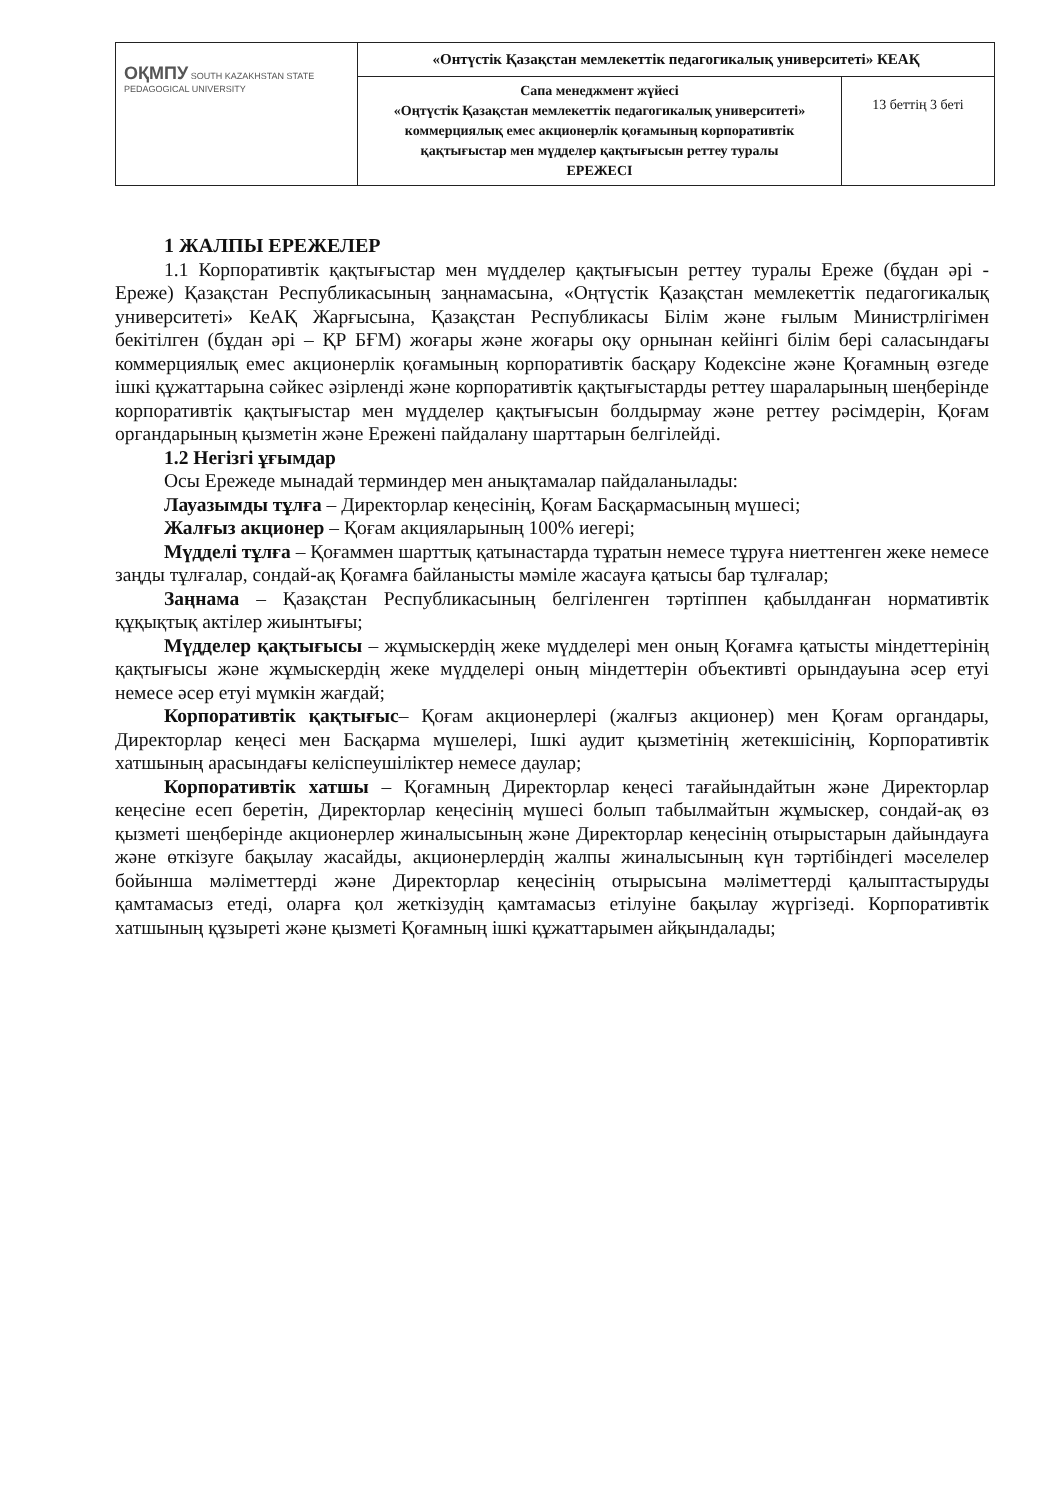| ОҚМПУ SOUTH KAZAKHSTAN STATE PEDAGOGICAL UNIVERSITY | «Онтүстік Қазақстан мемлекеттік педагогикалық университеті» КЕАҚ | |
| | Сапа менеджмент жүйесі «Оңтүстік Қазақстан мемлекеттік педагогикалық университеті» коммерциялық емес акционерлік қоғамының корпоративтік қақтығыстар мен мүдделер қақтығысын реттеу туралы ЕРЕЖЕСІ | 13 беттің 3 беті |
1 ЖАЛПЫ ЕРЕЖЕЛЕР
1.1 Корпоративтік қақтығыстар мен мүдделер қақтығысын реттеу туралы Ереже (бұдан әрі - Ереже) Қазақстан Республикасының заңнамасына, «Оңтүстік Қазақстан мемлекеттік педагогикалық университеті» КеАҚ Жарғысына, Қазақстан Республикасы Білім және ғылым Министрлігімен бекітілген (бұдан әрі – ҚР БҒМ) жоғары және жоғары оқу орнынан кейінгі білім бері саласындағы коммерциялық емес акционерлік қоғамының корпоративтік басқару Кодексіне және Қоғамның өзгеде ішкі құжаттарына сәйкес әзірленді және корпоративтік қақтығыстарды реттеу шараларының шеңберінде корпоративтік қақтығыстар мен мүдделер қақтығысын болдырмау және реттеу рәсімдерін, Қоғам органдарының қызметін және Ережені пайдалану шарттарын белгілейді.
1.2 Негізгі ұғымдар
Осы Ережеде мынадай терминдер мен анықтамалар пайдаланылады:
Лауазымды тұлға – Директорлар кеңесінің, Қоғам Басқармасының мүшесі;
Жалғыз акционер – Қоғам акцияларының 100% иегері;
Мүдделі тұлға – Қоғаммен шарттық қатынастарда тұратын немесе тұруға ниеттенген жеке немесе заңды тұлғалар, сондай-ақ Қоғамға байланысты мәміле жасауға қатысы бар тұлғалар;
Заңнама – Қазақстан Республикасының белгіленген тәртіппен қабылданған нормативтік құқықтық актілер жиынтығы;
Мүдделер қақтығысы – жұмыскердің жеке мүдделері мен оның Қоғамға қатысты міндеттерінің қақтығысы және жұмыскердің жеке мүдделері оның міндеттерін объективті орындауына әсер етуі немесе әсер етуі мүмкін жағдай;
Корпоративтік қақтығыс– Қоғам акционерлері (жалғыз акционер) мен Қоғам органдары, Директорлар кеңесі мен Басқарма мүшелері, Ішкі аудит қызметінің жетекшісінің, Корпоративтік хатшының арасындағы келіспеушіліктер немесе даулар;
Корпоративтік хатшы – Қоғамның Директорлар кеңесі тағайындайтын және Директорлар кеңесіне есеп беретін, Директорлар кеңесінің мүшесі болып табылмайтын жұмыскер, сондай-ақ өз қызметі шеңберінде акционерлер жиналысының және Директорлар кеңесінің отырыстарын дайындауға және өткізуге бақылау жасайды, акционерлердің жалпы жиналысының күн тәртібіндегі мәселелер бойынша мәліметтерді және Директорлар кеңесінің отырысына мәліметтерді қалыптастыруды қамтамасыз етеді, оларға қол жеткізудің қамтамасыз етілуіне бақылау жүргізеді. Корпоративтік хатшының құзыреті және қызметі Қоғамның ішкі құжаттарымен айқындалады;